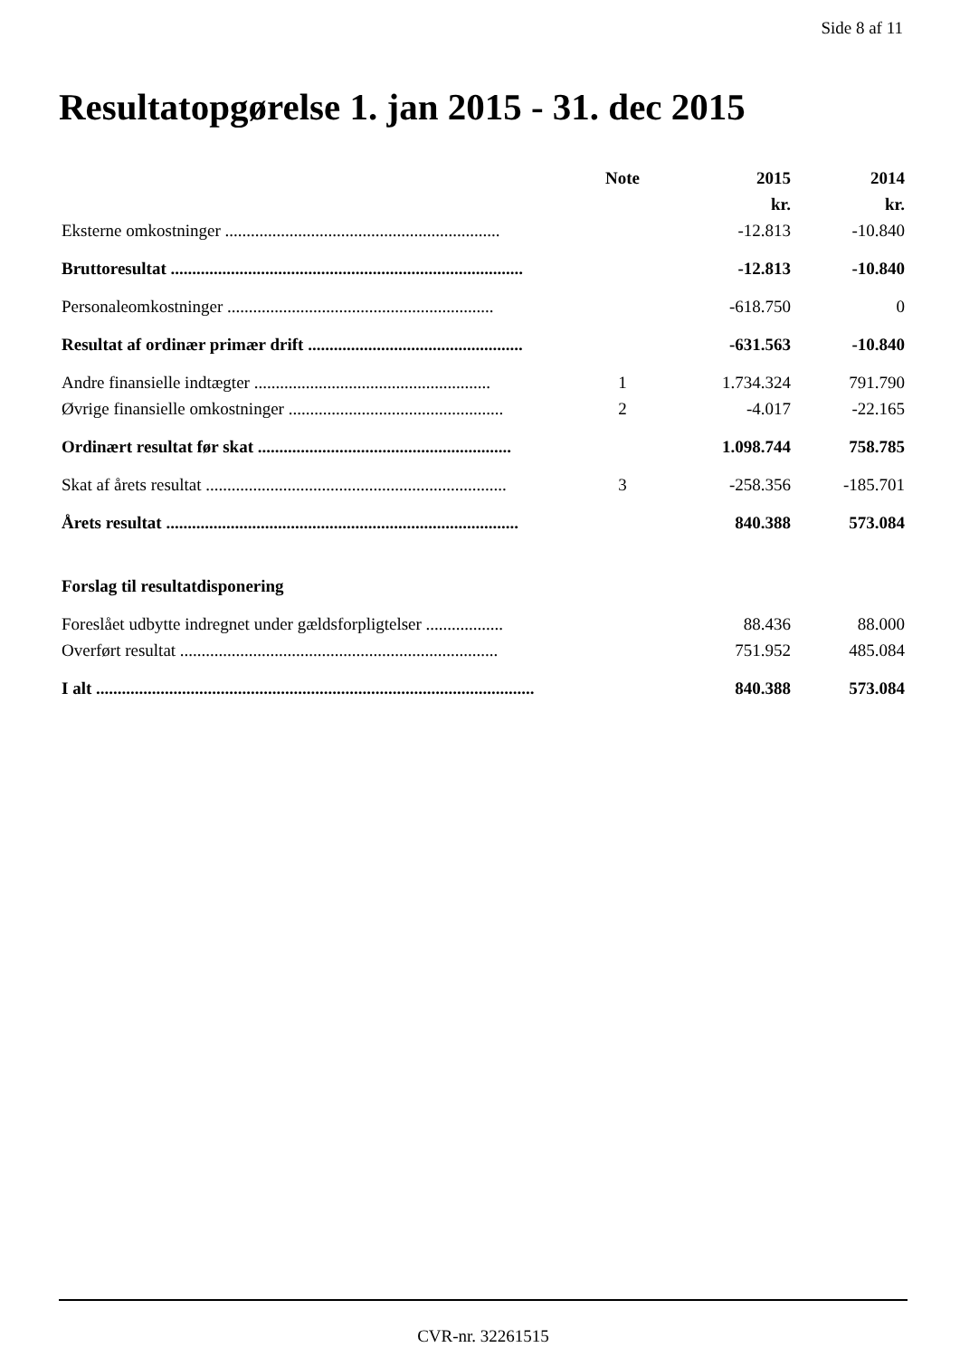Side 8 af 11
Resultatopgørelse 1. jan 2015 - 31. dec 2015
| | Note | 2015 | 2014 |
| --- | --- | --- | --- |
| | | kr. | kr. |
| Eksterne omkostninger ................................................................ | | -12.813 | -10.840 |
| Bruttoresultat .................................................................................. | | -12.813 | -10.840 |
| Personaleomkostninger .............................................................. | | -618.750 | 0 |
| Resultat af ordinær primær drift .................................................. | | -631.563 | -10.840 |
| Andre finansielle indtægter ....................................................... | 1 | 1.734.324 | 791.790 |
| Øvrige finansielle omkostninger .................................................. | 2 | -4.017 | -22.165 |
| Ordinært resultat før skat ........................................................... | | 1.098.744 | 758.785 |
| Skat af årets resultat ...................................................................... | 3 | -258.356 | -185.701 |
| Årets resultat .................................................................................. | | 840.388 | 573.084 |
| Forslag til resultatdisponering | | | |
| Foreslået udbytte indregnet under gældsforpligtelser .................. | | 88.436 | 88.000 |
| Overført resultat .......................................................................... | | 751.952 | 485.084 |
| I alt ...................................................................................................... | | 840.388 | 573.084 |
CVR-nr. 32261515